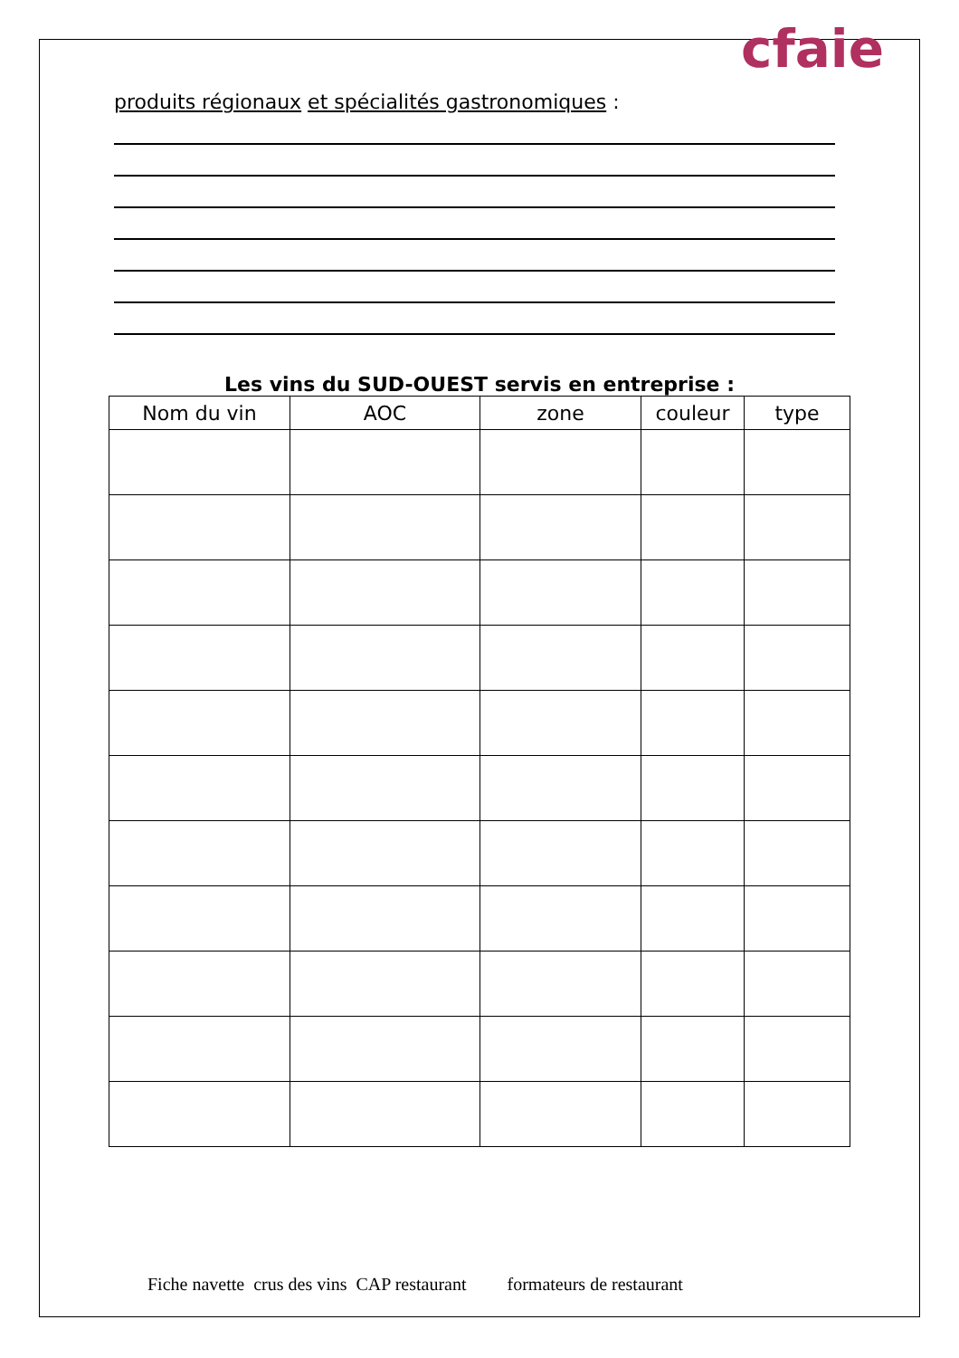cfaie
produits régionaux et spécialités gastronomiques :
Les vins du SUD-OUEST servis en entreprise :
| Nom du vin | AOC | zone | couleur | type |
| --- | --- | --- | --- | --- |
Fiche navette crus des vins CAP restaurant formateurs de restaurant